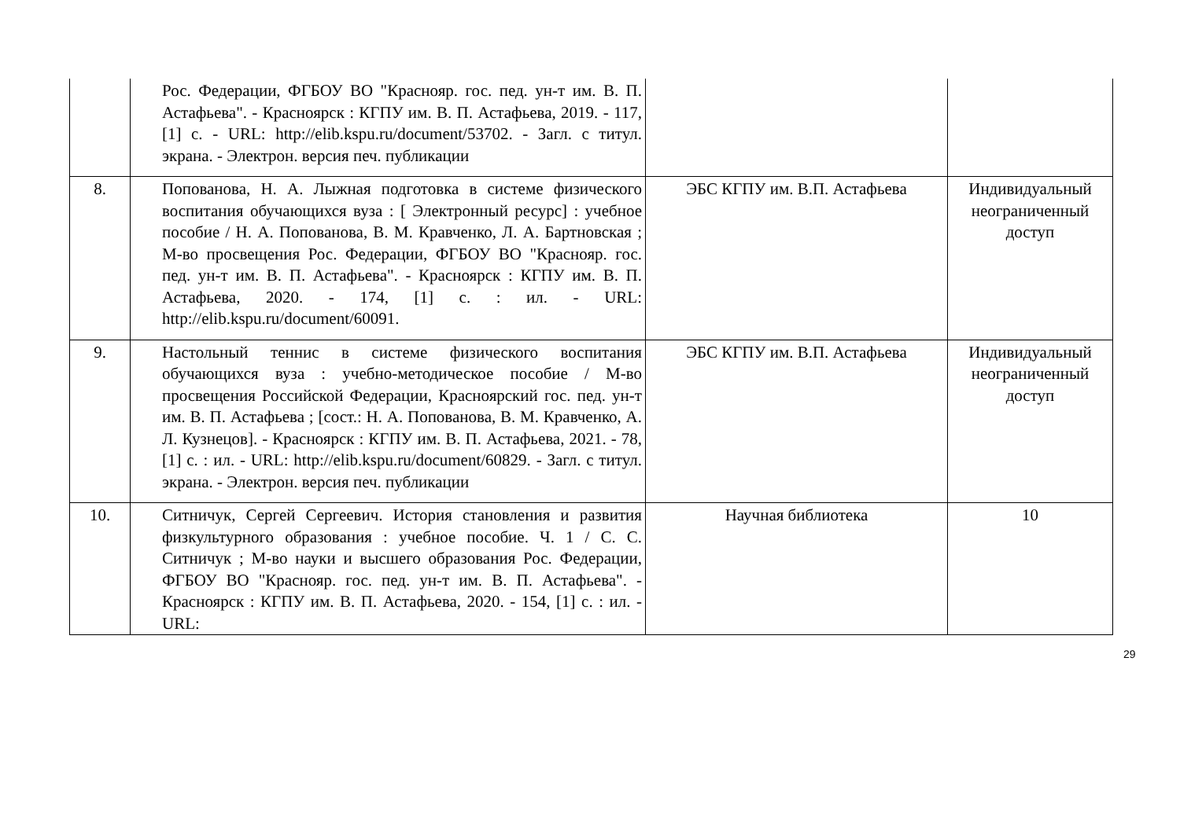| | Рос. Федерации, ФГБОУ ВО "Краснояр. гос. пед. ун-т им. В. П. Астафьева". - Красноярск : КГПУ им. В. П. Астафьева, 2019. - 117, [1] с. - URL: http://elib.kspu.ru/document/53702. - Загл. с титул. экрана. - Электрон. версия печ. публикации | | |
| 8. | Попованова, Н. А. Лыжная подготовка в системе физического воспитания обучающихся вуза : [ Электронный ресурс] : учебное пособие / Н. А. Попованова, В. М. Кравченко, Л. А. Бартновская ; М-во просвещения Рос. Федерации, ФГБОУ ВО "Краснояр. гос. пед. ун-т им. В. П. Астафьева". - Красноярск : КГПУ им. В. П. Астафьева, 2020. - 174, [1] с. : ил. - URL: http://elib.kspu.ru/document/60091. | ЭБС КГПУ им. В.П. Астафьева | Индивидуальный неограниченный доступ |
| 9. | Настольный теннис в системе физического воспитания обучающихся вуза : учебно-методическое пособие / М-во просвещения Российской Федерации, Красноярский гос. пед. ун-т им. В. П. Астафьева ; [сост.: Н. А. Попованова, В. М. Кравченко, А. Л. Кузнецов]. - Красноярск : КГПУ им. В. П. Астафьева, 2021. - 78, [1] с. : ил. - URL: http://elib.kspu.ru/document/60829. - Загл. с титул. экрана. - Электрон. версия печ. публикации | ЭБС КГПУ им. В.П. Астафьева | Индивидуальный неограниченный доступ |
| 10. | Ситничук, Сергей Сергеевич. История становления и развития физкультурного образования : учебное пособие. Ч. 1 / С. С. Ситничук ; М-во науки и высшего образования Рос. Федерации, ФГБОУ ВО "Краснояр. гос. пед. ун-т им. В. П. Астафьева". - Красноярск : КГПУ им. В. П. Астафьева, 2020. - 154, [1] с. : ил. - URL: | Научная библиотека | 10 |
29